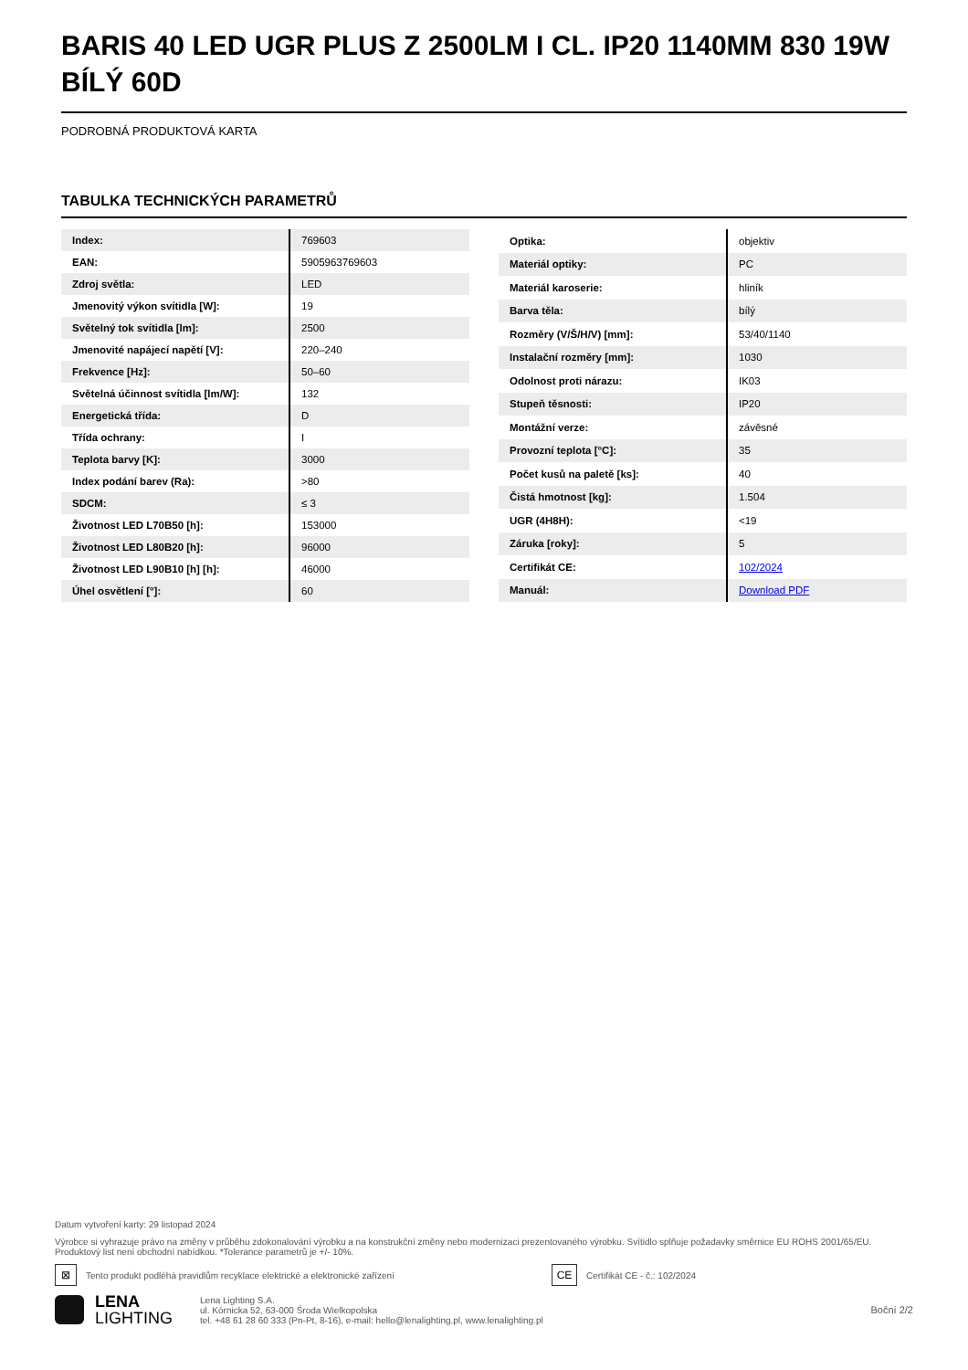BARIS 40 LED UGR PLUS Z 2500LM I CL. IP20 1140MM 830 19W BÍLÝ 60D
PODROBNÁ PRODUKTOVÁ KARTA
TABULKA TECHNICKÝCH PARAMETRŮ
| Index: | 769603 |
| EAN: | 5905963769603 |
| Zdroj světla: | LED |
| Jmenovitý výkon svítidla [W]: | 19 |
| Světelný tok svítidla [lm]: | 2500 |
| Jmenovité napájecí napětí [V]: | 220–240 |
| Frekvence [Hz]: | 50–60 |
| Světelná účinnost svítidla [lm/W]: | 132 |
| Energetická třída: | D |
| Třída ochrany: | I |
| Teplota barvy [K]: | 3000 |
| Index podání barev (Ra): | >80 |
| SDCM: | ≤ 3 |
| Životnost LED L70B50 [h]: | 153000 |
| Životnost LED L80B20 [h]: | 96000 |
| Životnost LED L90B10 [h] [h]: | 46000 |
| Úhel osvětlení [°]: | 60 |
| Optika: | objektiv |
| Materiál optiky: | PC |
| Materiál karoserie: | hliník |
| Barva těla: | bílý |
| Rozměry (V/Š/H/V) [mm]: | 53/40/1140 |
| Instalační rozměry [mm]: | 1030 |
| Odolnost proti nárazu: | IK03 |
| Stupeň těsnosti: | IP20 |
| Montážní verze: | závěsné |
| Provozní teplota [°C]: | 35 |
| Počet kusů na paletě [ks]: | 40 |
| Čistá hmotnost [kg]: | 1.504 |
| UGR (4H8H): | <19 |
| Záruka [roky]: | 5 |
| Certifikát CE: | 102/2024 |
| Manuál: | Download PDF |
Datum vytvoření karty: 29 listopad 2024
Výrobce si vyhrazuje právo na změny v průběhu zdokonalování výrobku a na konstrukční změny nebo modernizaci prezentovaného výrobku. Svítidlo splňuje požadavky směrnice EU ROHS 2001/65/EU. Produktový list není obchodní nabídkou. *Tolerance parametrů je +/- 10%.
⊠ Tento produkt podléhá pravidlům recyklace elektrické a elektronické zařízení CE Certifikát CE - č.: 102/2024
LENA
LIGHTING
Lena Lighting S.A.
ul. Kórnicka 52, 63-000 Środa Wielkopolska
tel. +48 61 28 60 333 (Pn-Pt, 8-16), e-mail: hello@lenalighting.pl, www.lenalighting.pl
Boční 2/2